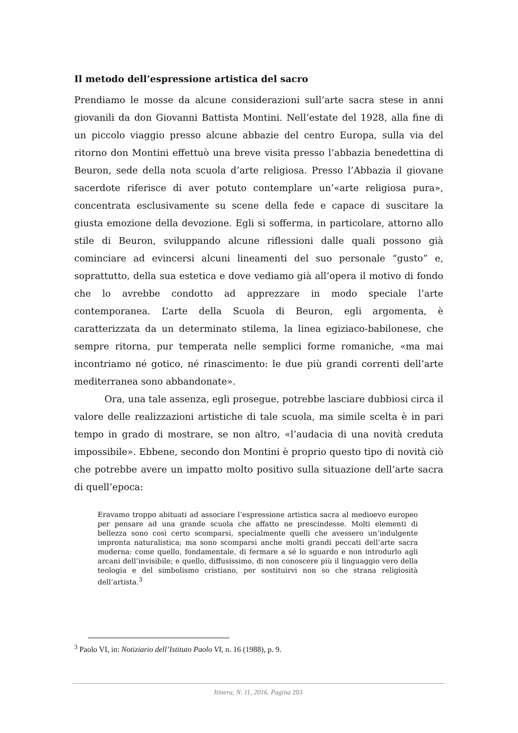Il metodo dell’espressione artistica del sacro
Prendiamo le mosse da alcune considerazioni sull’arte sacra stese in anni giovanili da don Giovanni Battista Montini. Nell’estate del 1928, alla fine di un piccolo viaggio presso alcune abbazie del centro Europa, sulla via del ritorno don Montini effettuò una breve visita presso l’abbazia benedettina di Beuron, sede della nota scuola d’arte religiosa. Presso l’Abbazia il giovane sacerdote riferisce di aver potuto contemplare un’«arte religiosa pura», concentrata esclusivamente su scene della fede e capace di suscitare la giusta emozione della devozione. Egli si sofferma, in particolare, attorno allo stile di Beuron, sviluppando alcune riflessioni dalle quali possono già cominciare ad evincersi alcuni lineamenti del suo personale “gusto” e, soprattutto, della sua estetica e dove vediamo già all’opera il motivo di fondo che lo avrebbe condotto ad apprezzare in modo speciale l’arte contemporanea. L’arte della Scuola di Beuron, egli argomenta, è caratterizzata da un determinato stilema, la linea egiziaco-babilonese, che sempre ritorna, pur temperata nelle semplici forme romaniche, «ma mai incontriamo né gotico, né rinascimento: le due più grandi correnti dell’arte mediterranea sono abbandonate».
Ora, una tale assenza, egli prosegue, potrebbe lasciare dubbiosi circa il valore delle realizzazioni artistiche di tale scuola, ma simile scelta è in pari tempo in grado di mostrare, se non altro, «l’audacia di una novità creduta impossibile». Ebbene, secondo don Montini è proprio questo tipo di novità ciò che potrebbe avere un impatto molto positivo sulla situazione dell’arte sacra di quell’epoca:
Eravamo troppo abituati ad associare l’espressione artistica sacra al medioevo europeo per pensare ad una grande scuola che affatto ne prescindesse. Molti elementi di bellezza sono così certo scomparsi, specialmente quelli che avessero un’indulgente impronta naturalistica; ma sono scomparsi anche molti grandi peccati dell’arte sacra moderna: come quello, fondamentale, di fermare a sé lo sguardo e non introdurlo agli arcani dell’invisibile; e quello, diffusissimo, di non conoscere più il linguaggio vero della teologia e del simbolismo cristiano, per sostituirvi non so che strana religiosità dell’artista.<sup>3</sup>
<sup>3</sup> Paolo VI, in: Notiziario dell’Istituto Paolo VI, n. 16 (1988), p. 9.
Itinera, N. 11, 2016. Pagina 203